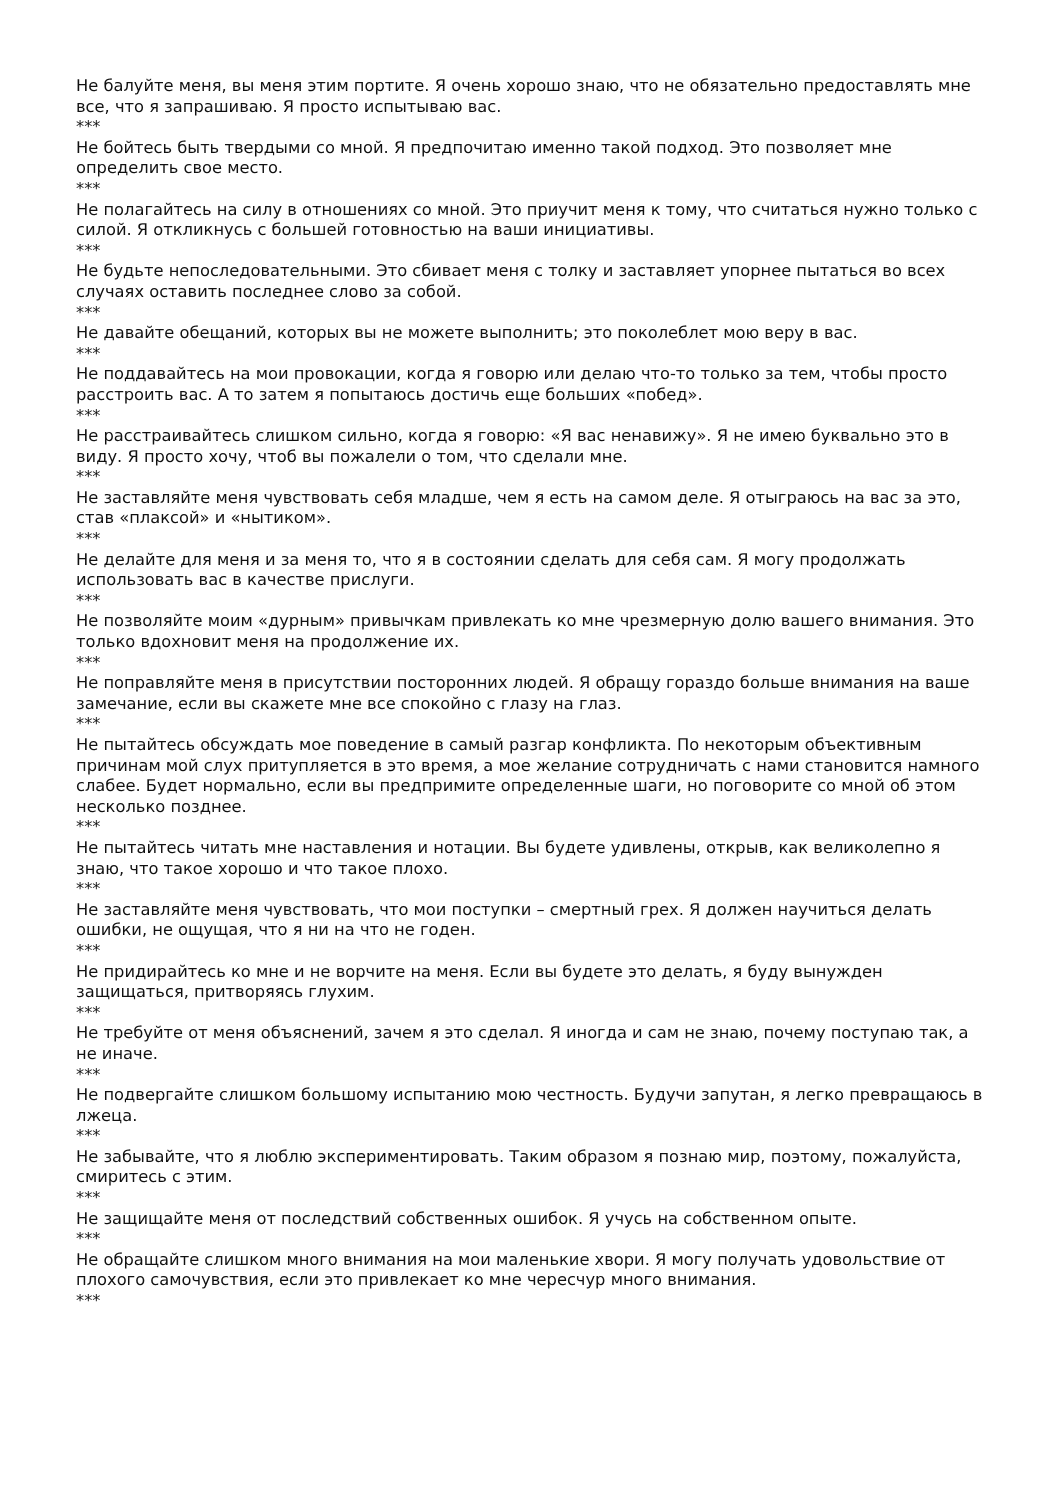Не балуйте меня, вы меня этим портите. Я очень хорошо знаю, что не обязательно предоставлять мне все, что я запрашиваю. Я просто испытываю вас.
***
Не бойтесь быть твердыми со мной. Я предпочитаю именно такой подход. Это позволяет мне определить свое место.
***
Не полагайтесь на силу в отношениях со мной. Это приучит меня к тому, что считаться нужно только с силой. Я откликнусь с большей готовностью на ваши инициативы.
***
Не будьте непоследовательными. Это сбивает меня с толку и заставляет упорнее пытаться во всех случаях оставить последнее слово за собой.
***
Не давайте обещаний, которых вы не можете выполнить; это поколеблет мою веру в вас.
***
Не поддавайтесь на мои провокации, когда я говорю или делаю что-то только за тем, чтобы просто расстроить вас. А то затем я попытаюсь достичь еще больших «побед».
***
Не расстраивайтесь слишком сильно, когда я говорю: «Я вас ненавижу». Я не имею буквально это в виду. Я просто хочу, чтоб вы пожалели о том, что сделали мне.
***
Не заставляйте меня чувствовать себя младше, чем я есть на самом деле. Я отыграюсь на вас за это, став «плаксой» и «нытиком».
***
Не делайте для меня и за меня то, что я в состоянии сделать для себя сам. Я могу продолжать использовать вас в качестве прислуги.
***
Не позволяйте моим «дурным» привычкам привлекать ко мне чрезмерную долю вашего внимания. Это только вдохновит меня на продолжение их.
***
Не поправляйте меня в присутствии посторонних людей. Я обращу гораздо больше внимания на ваше замечание, если вы скажете мне все спокойно с глазу на глаз.
***
Не пытайтесь обсуждать мое поведение в самый разгар конфликта. По некоторым объективным причинам мой слух притупляется в это время, а мое желание сотрудничать с нами становится намного слабее. Будет нормально, если вы предпримите определенные шаги, но поговорите со мной об этом несколько позднее.
***
Не пытайтесь читать мне наставления и нотации. Вы будете удивлены, открыв, как великолепно я знаю, что такое хорошо и что такое плохо.
***
Не заставляйте меня чувствовать, что мои поступки – смертный грех. Я должен научиться делать ошибки, не ощущая, что я ни на что не годен.
***
Не придирайтесь ко мне и не ворчите на меня. Если вы будете это делать, я буду вынужден защищаться, притворяясь глухим.
***
Не требуйте от меня объяснений, зачем я это сделал. Я иногда и сам не знаю, почему поступаю так, а не иначе.
***
Не подвергайте слишком большому испытанию мою честность. Будучи запутан, я легко превращаюсь в лжеца.
***
Не забывайте, что я люблю экспериментировать. Таким образом я познаю мир, поэтому, пожалуйста, смиритесь с этим.
***
Не защищайте меня от последствий собственных ошибок. Я учусь на собственном опыте.
***
Не обращайте слишком много внимания на мои маленькие хвори. Я могу получать удовольствие от плохого самочувствия, если это привлекает ко мне чересчур много внимания.
***